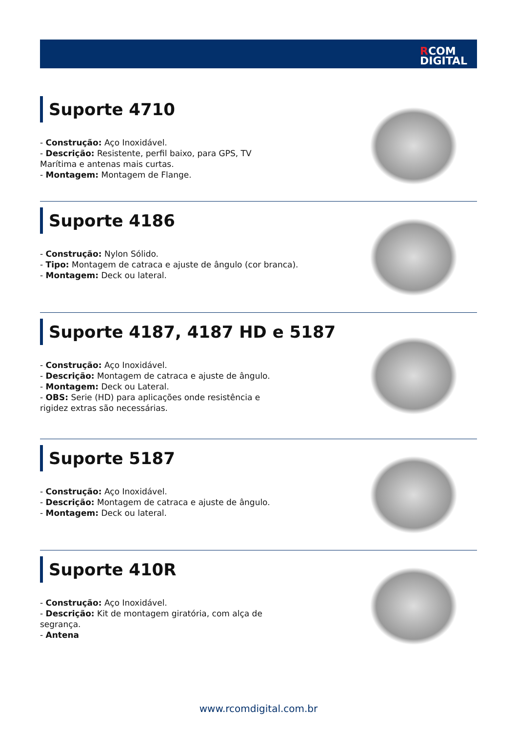RCOM
DIGITAL
Suporte 4710
- Construção: Aço Inoxidável.
- Descrição: Resistente, perfil baixo, para GPS, TV
Marítima e antenas mais curtas.
- Montagem: Montagem de Flange.
Suporte 4186
- Construção: Nylon Sólido.
- Tipo: Montagem de catraca e ajuste de ângulo (cor branca).
- Montagem: Deck ou lateral.
Suporte 4187, 4187 HD e 5187
- Construção: Aço Inoxidável.
- Descrição: Montagem de catraca e ajuste de ângulo.
- Montagem: Deck ou Lateral.
- OBS: Serie (HD) para aplicações onde resistência e
rigidez extras são necessárias.
Suporte 5187
- Construção: Aço Inoxidável.
- Descrição: Montagem de catraca e ajuste de ângulo.
- Montagem: Deck ou lateral.
Suporte 410R
- Construção: Aço Inoxidável.
- Descrição: Kit de montagem giratória, com alça de
segrança.
- Antena
www.rcomdigital.com.br